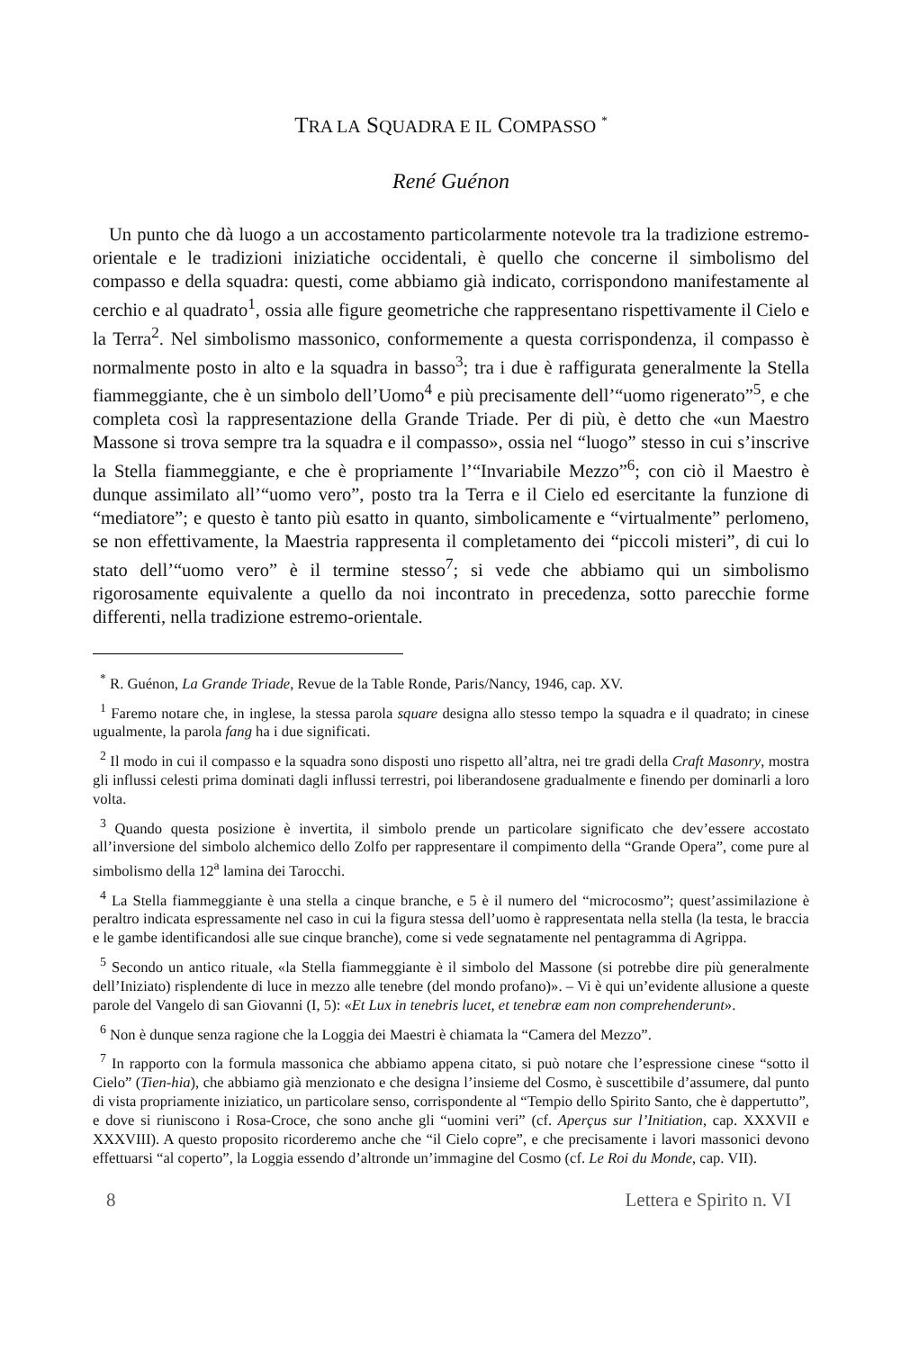TRA LA SQUADRA E IL COMPASSO <sup>*</sup>
René Guénon
Un punto che dà luogo a un accostamento particolarmente notevole tra la tradizione estremo-orientale e le tradizioni iniziatiche occidentali, è quello che concerne il simbolismo del compasso e della squadra: questi, come abbiamo già indicato, corrispondono manifestamente al cerchio e al quadrato<sup>1</sup>, ossia alle figure geometriche che rappresentano rispettivamente il Cielo e la Terra<sup>2</sup>. Nel simbolismo massonico, conformemente a questa corrispondenza, il compasso è normalmente posto in alto e la squadra in basso<sup>3</sup>; tra i due è raffigurata generalmente la Stella fiammeggiante, che è un simbolo dell’Uomo<sup>4</sup> e più precisamente dell’“uomo rigenerato”<sup>5</sup>, e che completa così la rappresentazione della Grande Triade. Per di più, è detto che «un Maestro Massone si trova sempre tra la squadra e il compasso», ossia nel “luogo” stesso in cui s’inscrive la Stella fiammeggiante, e che è propriamente l’“Invariabile Mezzo”<sup>6</sup>; con ciò il Maestro è dunque assimilato all’“uomo vero”, posto tra la Terra e il Cielo ed esercitante la funzione di “mediatore”; e questo è tanto più esatto in quanto, simbolicamente e “virtualmente” perlomeno, se non effettivamente, la Maestria rappresenta il completamento dei “piccoli misteri”, di cui lo stato dell’“uomo vero” è il termine stesso<sup>7</sup>; si vede che abbiamo qui un simbolismo rigorosamente equivalente a quello da noi incontrato in precedenza, sotto parecchie forme differenti, nella tradizione estremo-orientale.
<sup>*</sup> R. Guénon, La Grande Triade, Revue de la Table Ronde, Paris/Nancy, 1946, cap. XV.
<sup>1</sup> Faremo notare che, in inglese, la stessa parola square designa allo stesso tempo la squadra e il quadrato; in cinese ugualmente, la parola fang ha i due significati.
<sup>2</sup> Il modo in cui il compasso e la squadra sono disposti uno rispetto all’altra, nei tre gradi della Craft Masonry, mostra gli influssi celesti prima dominati dagli influssi terrestri, poi liberandosene gradualmente e finendo per dominarli a loro volta.
<sup>3</sup> Quando questa posizione è invertita, il simbolo prende un particolare significato che dev’essere accostato all’inversione del simbolo alchemico dello Zolfo per rappresentare il compimento della “Grande Opera”, come pure al simbolismo della 12<sup>a</sup> lamina dei Tarocchi.
<sup>4</sup> La Stella fiammeggiante è una stella a cinque branche, e 5 è il numero del “microcosmo”; quest’assimilazione è peraltro indicata espressamente nel caso in cui la figura stessa dell’uomo è rappresentata nella stella (la testa, le braccia e le gambe identificandosi alle sue cinque branche), come si vede segnatamente nel pentagramma di Agrippa.
<sup>5</sup> Secondo un antico rituale, «la Stella fiammeggiante è il simbolo del Massone (si potrebbe dire più generalmente dell’Iniziato) risplendente di luce in mezzo alle tenebre (del mondo profano)». – Vi è qui un’evidente allusione a queste parole del Vangelo di san Giovanni (I, 5): «Et Lux in tenebris lucet, et tenebræ eam non comprehenderunt».
<sup>6</sup> Non è dunque senza ragione che la Loggia dei Maestri è chiamata la “Camera del Mezzo”.
<sup>7</sup> In rapporto con la formula massonica che abbiamo appena citato, si può notare che l’espressione cinese “sotto il Cielo” (Tien-hia), che abbiamo già menzionato e che designa l’insieme del Cosmo, è suscettibile d’assumere, dal punto di vista propriamente iniziatico, un particolare senso, corrispondente al “Tempio dello Spirito Santo, che è dappertutto”, e dove si riuniscono i Rosa-Croce, che sono anche gli “uomini veri” (cf. Aperçus sur l’Initiation, cap. XXXVII e XXXVIII). A questo proposito ricorderemo anche che “il Cielo copre”, e che precisamente i lavori massonici devono effettuarsi “al coperto”, la Loggia essendo d’altronde un’immagine del Cosmo (cf. Le Roi du Monde, cap. VII).
8 Lettera e Spirito n. VI